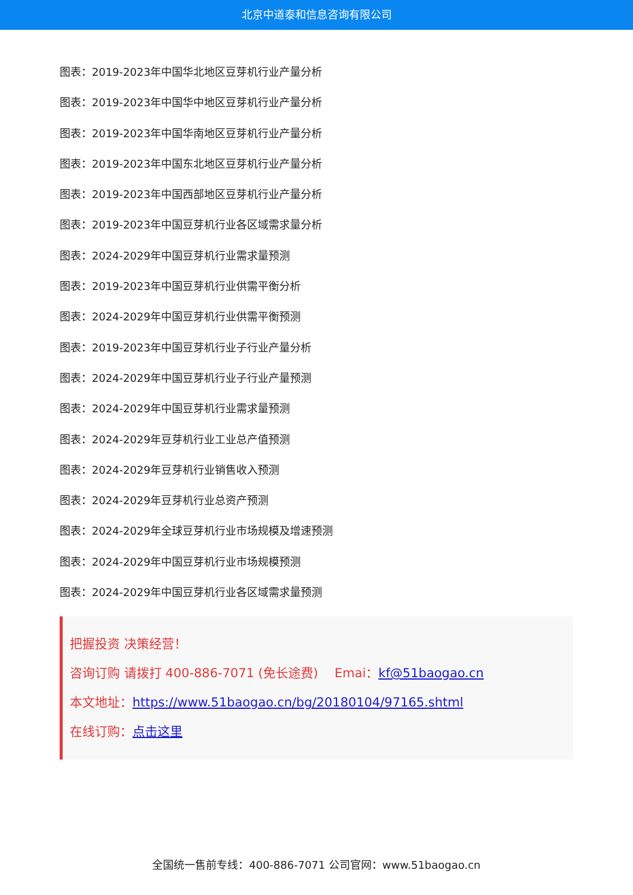北京中道泰和信息咨询有限公司
图表：2019-2023年中国华北地区豆芽机行业产量分析
图表：2019-2023年中国华中地区豆芽机行业产量分析
图表：2019-2023年中国华南地区豆芽机行业产量分析
图表：2019-2023年中国东北地区豆芽机行业产量分析
图表：2019-2023年中国西部地区豆芽机行业产量分析
图表：2019-2023年中国豆芽机行业各区域需求量分析
图表：2024-2029年中国豆芽机行业需求量预测
图表：2019-2023年中国豆芽机行业供需平衡分析
图表：2024-2029年中国豆芽机行业供需平衡预测
图表：2019-2023年中国豆芽机行业子行业产量分析
图表：2024-2029年中国豆芽机行业子行业产量预测
图表：2024-2029年中国豆芽机行业需求量预测
图表：2024-2029年豆芽机行业工业总产值预测
图表：2024-2029年豆芽机行业销售收入预测
图表：2024-2029年豆芽机行业总资产预测
图表：2024-2029年全球豆芽机行业市场规模及增速预测
图表：2024-2029年中国豆芽机行业市场规模预测
图表：2024-2029年中国豆芽机行业各区域需求量预测
把握投资 决策经营！
咨询订购 请拨打 400-886-7071 (免长途费)　 Emai：kf@51baogao.cn
本文地址：https://www.51baogao.cn/bg/20180104/97165.shtml
在线订购：点击这里
全国统一售前专线：400-886-7071 公司官网：www.51baogao.cn